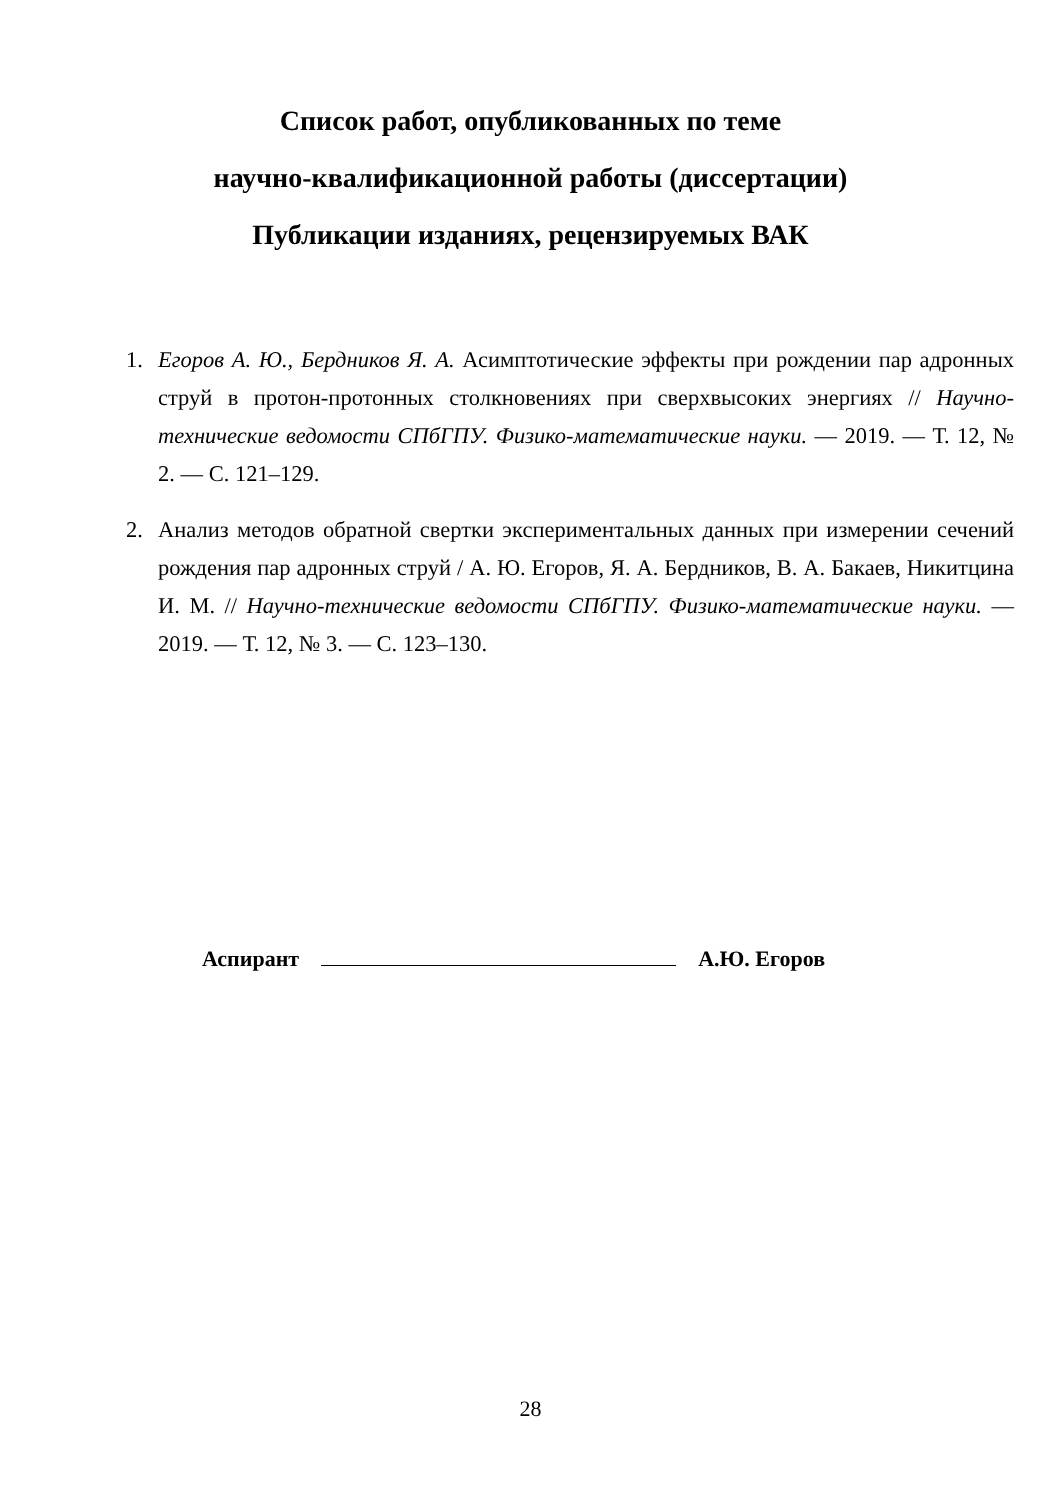Список работ, опубликованных по теме
научно-квалификационной работы (диссертации)
Публикации изданиях, рецензируемых ВАК
1. Егоров А. Ю., Бердников Я. А. Асимптотические эффекты при рождении пар адронных струй в протон-протонных столкновениях при сверхвысоких энергиях // Научно-технические ведомости СПбГПУ. Физико-математические науки. — 2019. — Т. 12, № 2. — С. 121–129.
2. Анализ методов обратной свертки экспериментальных данных при измерении сечений рождения пар адронных струй / А. Ю. Егоров, Я. А. Бердников, В. А. Бакаев, Никитцина И. М. // Научно-технические ведомости СПбГПУ. Физико-математические науки. — 2019. — Т. 12, № 3. — С. 123–130.
Аспирант А.Ю. Егоров
28